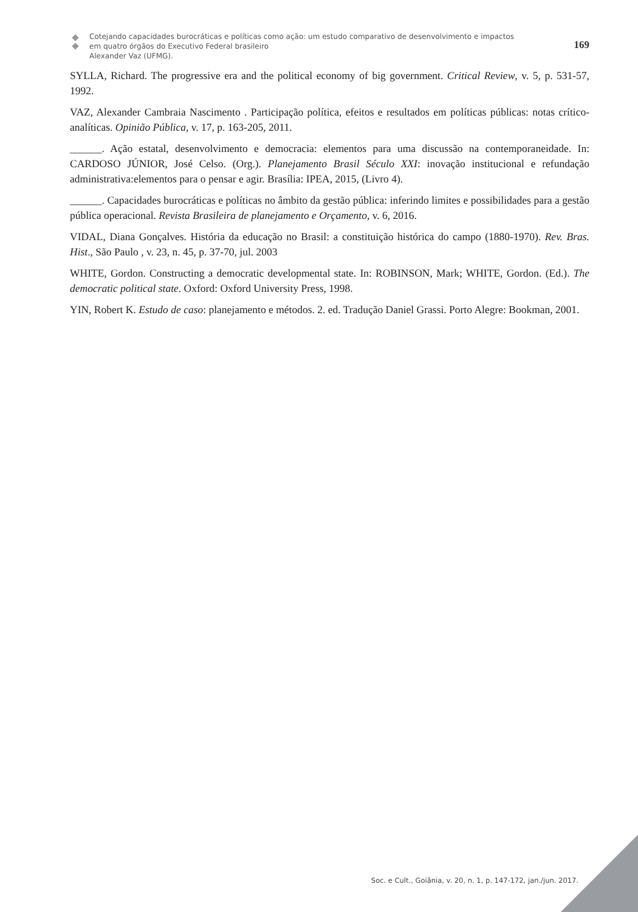Cotejando capacidades burocráticas e políticas como ação: um estudo comparativo de desenvolvimento e impactos
em quatro órgãos do Executivo Federal brasileiro
Alexander Vaz (UFMG).
169
SYLLA, Richard. The progressive era and the political economy of big government. Critical Review, v. 5, p. 531-57, 1992.
VAZ, Alexander Cambraia Nascimento . Participação política, efeitos e resultados em políticas públicas: notas crítico-analíticas. Opinião Pública, v. 17, p. 163-205, 2011.
______. Ação estatal, desenvolvimento e democracia: elementos para uma discussão na contemporaneidade. In: CARDOSO JÚNIOR, José Celso. (Org.). Planejamento Brasil Século XXI: inovação institucional e refundação administrativa:elementos para o pensar e agir. Brasília: IPEA, 2015, (Livro 4).
______. Capacidades burocráticas e políticas no âmbito da gestão pública: inferindo limites e possibilidades para a gestão pública operacional. Revista Brasileira de planejamento e Orçamento, v. 6, 2016.
VIDAL, Diana Gonçalves. História da educação no Brasil: a constituição histórica do campo (1880-1970). Rev. Bras. Hist., São Paulo , v. 23, n. 45, p. 37-70, jul. 2003
WHITE, Gordon. Constructing a democratic developmental state. In: ROBINSON, Mark; WHITE, Gordon. (Ed.). The democratic political state. Oxford: Oxford University Press, 1998.
YIN, Robert K. Estudo de caso: planejamento e métodos. 2. ed. Tradução Daniel Grassi. Porto Alegre: Bookman, 2001.
Soc. e Cult., Goiânia, v. 20, n. 1, p. 147-172, jan./jun. 2017.